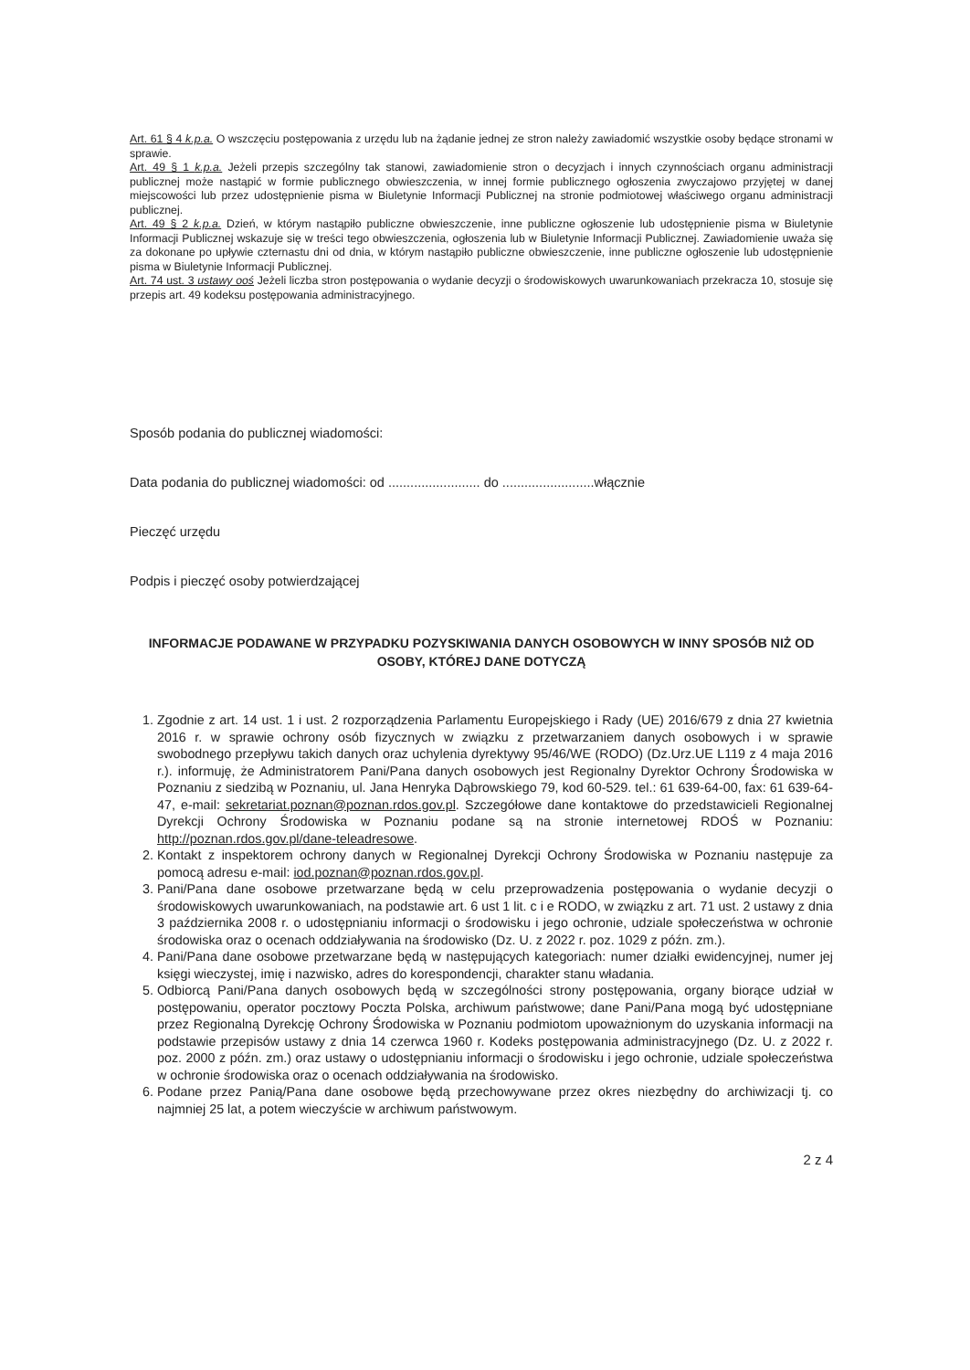Art. 61 § 4 k.p.a. O wszczęciu postępowania z urzędu lub na żądanie jednej ze stron należy zawiadomić wszystkie osoby będące stronami w sprawie.
Art. 49 § 1 k.p.a. Jeżeli przepis szczególny tak stanowi, zawiadomienie stron o decyzjach i innych czynnościach organu administracji publicznej może nastąpić w formie publicznego obwieszczenia, w innej formie publicznego ogłoszenia zwyczajowo przyjętej w danej miejscowości lub przez udostępnienie pisma w Biuletynie Informacji Publicznej na stronie podmiotowej właściwego organu administracji publicznej.
Art. 49 § 2 k.p.a. Dzień, w którym nastąpiło publiczne obwieszczenie, inne publiczne ogłoszenie lub udostępnienie pisma w Biuletynie Informacji Publicznej wskazuje się w treści tego obwieszczenia, ogłoszenia lub w Biuletynie Informacji Publicznej. Zawiadomienie uważa się za dokonane po upływie czternastu dni od dnia, w którym nastąpiło publiczne obwieszczenie, inne publiczne ogłoszenie lub udostępnienie pisma w Biuletynie Informacji Publicznej.
Art. 74 ust. 3 ustawy ooś Jeżeli liczba stron postępowania o wydanie decyzji o środowiskowych uwarunkowaniach przekracza 10, stosuje się przepis art. 49 kodeksu postępowania administracyjnego.
Sposób podania do publicznej wiadomości:
Data podania do publicznej wiadomości: od ......................... do .........................włącznie
Pieczęć urzędu
Podpis i pieczęć osoby potwierdzającej
INFORMACJE PODAWANE W PRZYPADKU POZYSKIWANIA DANYCH OSOBOWYCH W INNY SPOSÓB NIŻ OD OSOBY, KTÓREJ DANE DOTYCZĄ
1. Zgodnie z art. 14 ust. 1 i ust. 2 rozporządzenia Parlamentu Europejskiego i Rady (UE) 2016/679 z dnia 27 kwietnia 2016 r. w sprawie ochrony osób fizycznych w związku z przetwarzaniem danych osobowych i w sprawie swobodnego przepływu takich danych oraz uchylenia dyrektywy 95/46/WE (RODO) (Dz.Urz.UE L119 z 4 maja 2016 r.). informuję, że Administratorem Pani/Pana danych osobowych jest Regionalny Dyrektor Ochrony Środowiska w Poznaniu z siedzibą w Poznaniu, ul. Jana Henryka Dąbrowskiego 79, kod 60-529. tel.: 61 639-64-00, fax: 61 639-64-47, e-mail: sekretariat.poznan@poznan.rdos.gov.pl. Szczegółowe dane kontaktowe do przedstawicieli Regionalnej Dyrekcji Ochrony Środowiska w Poznaniu podane są na stronie internetowej RDOŚ w Poznaniu: http://poznan.rdos.gov.pl/dane-teleadresowe.
2. Kontakt z inspektorem ochrony danych w Regionalnej Dyrekcji Ochrony Środowiska w Poznaniu następuje za pomocą adresu e-mail: iod.poznan@poznan.rdos.gov.pl.
3. Pani/Pana dane osobowe przetwarzane będą w celu przeprowadzenia postępowania o wydanie decyzji o środowiskowych uwarunkowaniach, na podstawie art. 6 ust 1 lit. c i e RODO, w związku z art. 71 ust. 2 ustawy z dnia 3 października 2008 r. o udostępnianiu informacji o środowisku i jego ochronie, udziale społeczeństwa w ochronie środowiska oraz o ocenach oddziaływania na środowisko (Dz. U. z 2022 r. poz. 1029 z późn. zm.).
4. Pani/Pana dane osobowe przetwarzane będą w następujących kategoriach: numer działki ewidencyjnej, numer jej księgi wieczystej, imię i nazwisko, adres do korespondencji, charakter stanu władania.
5. Odbiorcą Pani/Pana danych osobowych będą w szczególności strony postępowania, organy biorące udział w postępowaniu, operator pocztowy Poczta Polska, archiwum państwowe; dane Pani/Pana mogą być udostępniane przez Regionalną Dyrekcję Ochrony Środowiska w Poznaniu podmiotom upoważnionym do uzyskania informacji na podstawie przepisów ustawy z dnia 14 czerwca 1960 r. Kodeks postępowania administracyjnego (Dz. U. z 2022 r. poz. 2000 z późn. zm.) oraz ustawy o udostępnianiu informacji o środowisku i jego ochronie, udziale społeczeństwa w ochronie środowiska oraz o ocenach oddziaływania na środowisko.
6. Podane przez Panią/Pana dane osobowe będą przechowywane przez okres niezbędny do archiwizacji tj. co najmniej 25 lat, a potem wieczyście w archiwum państwowym.
2 z 4